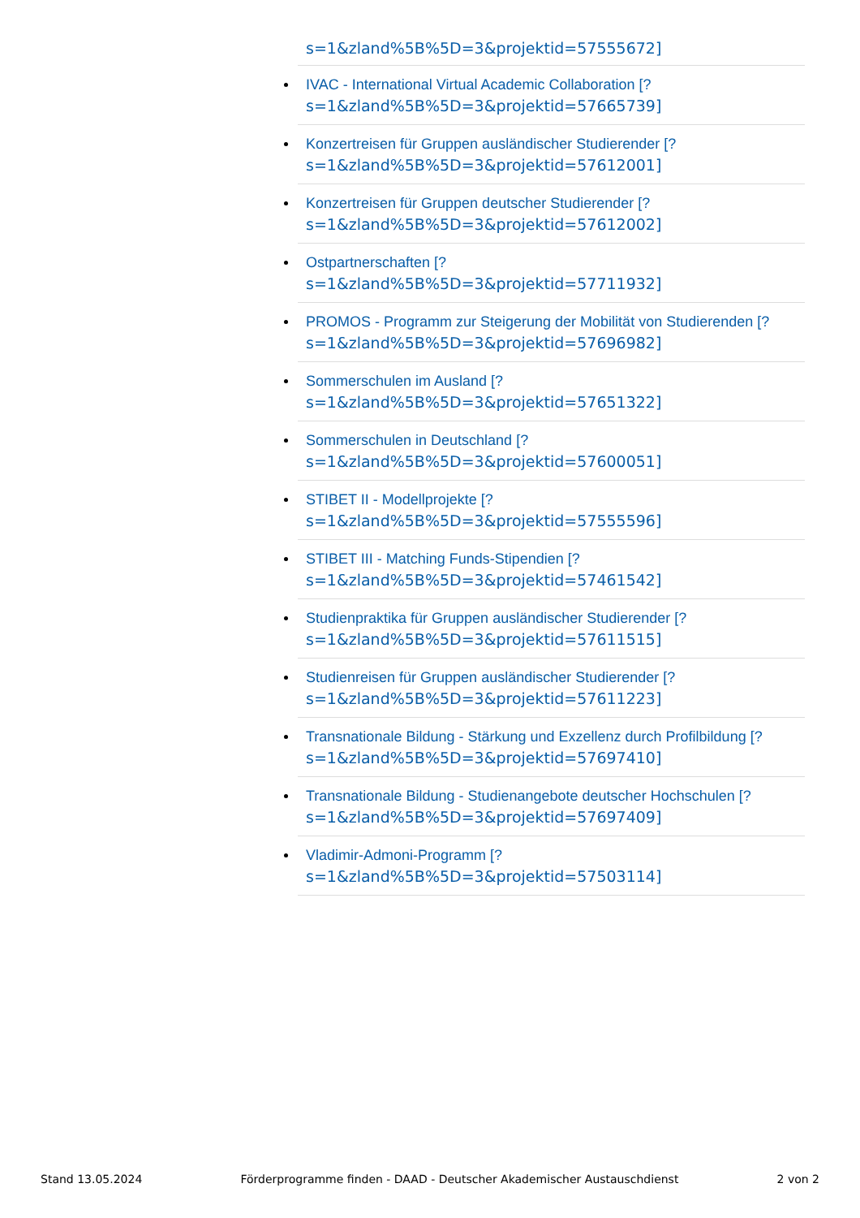s=1&zland%5B%5D=3&projektid=57555672]
IVAC - International Virtual Academic Collaboration [?
s=1&zland%5B%5D=3&projektid=57665739]
Konzertreisen für Gruppen ausländischer Studierender [?
s=1&zland%5B%5D=3&projektid=57612001]
Konzertreisen für Gruppen deutscher Studierender [?
s=1&zland%5B%5D=3&projektid=57612002]
Ostpartnerschaften [?
s=1&zland%5B%5D=3&projektid=57711932]
PROMOS - Programm zur Steigerung der Mobilität von Studierenden [?
s=1&zland%5B%5D=3&projektid=57696982]
Sommerschulen im Ausland [?
s=1&zland%5B%5D=3&projektid=57651322]
Sommerschulen in Deutschland [?
s=1&zland%5B%5D=3&projektid=57600051]
STIBET II - Modellprojekte [?
s=1&zland%5B%5D=3&projektid=57555596]
STIBET III - Matching Funds-Stipendien [?
s=1&zland%5B%5D=3&projektid=57461542]
Studienpraktika für Gruppen ausländischer Studierender [?
s=1&zland%5B%5D=3&projektid=57611515]
Studienreisen für Gruppen ausländischer Studierender [?
s=1&zland%5B%5D=3&projektid=57611223]
Transnationale Bildung - Stärkung und Exzellenz durch Profilbildung [?
s=1&zland%5B%5D=3&projektid=57697410]
Transnationale Bildung - Studienangebote deutscher Hochschulen [?
s=1&zland%5B%5D=3&projektid=57697409]
Vladimir-Admoni-Programm [?
s=1&zland%5B%5D=3&projektid=57503114]
Stand 13.05.2024 Förderprogramme finden - DAAD - Deutscher Akademischer Austauschdienst 2 von 2